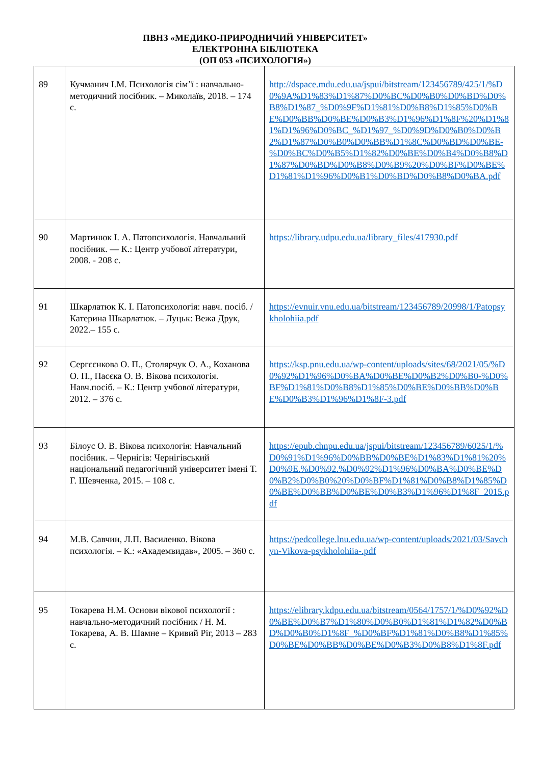ПВНЗ «МЕДИКО-ПРИРОДНИЧИЙ УНІВЕРСИТЕТ»
ЕЛЕКТРОННА БІБЛІОТЕКА
(ОП 053 «ПСИХОЛОГІЯ»)
| 89 | Кучманич І.М. Психологія сім’ї : навчально-методичний посібник. – Миколаїв, 2018. – 174 с. | http://dspace.mdu.edu.ua/jspui/bitstream/123456789/425/1/%D0%9A%D1%83%D1%87%D0%BC%D0%B0%D0%BD%D0%B8%D1%87_%D0%9F%D1%81%D0%B8%D1%85%D0%BE%D0%BB%D0%BE%D0%B3%D1%96%D1%8F%20%D1%81%D1%96%D0%BC_%D1%97_%D0%9D%D0%B0%D0%B2%D1%87%D0%B0%D0%BB%D1%8C%D0%BD%D0%BE-%D0%BC%D0%B5%D1%82%D0%BE%D0%B4%D0%B8%D1%87%D0%BD%D0%B8%D0%B9%20%D0%BF%D0%BE%D1%81%D1%96%D0%B1%D0%BD%D0%B8%D0%BA.pdf |
| 90 | Мартинюк І. А. Патопсихологія. Навчальний посібник. — К.: Центр учбової літератури, 2008. - 208 с. | https://library.udpu.edu.ua/library_files/417930.pdf |
| 91 | Шкарлатюк К. І. Патопсихологія: навч. посіб. / Катерина Шкарлатюк. – Луцьк: Вежа Друк, 2022.– 155 с. | https://evnuir.vnu.edu.ua/bitstream/123456789/20998/1/Patopsykholohiia.pdf |
| 92 | Сергєєнкова О. П., Столярчук О. А., Коханова О. П., Пасєка О. В. Вікова психологія. Навч.посіб. – К.: Центр учбової літератури, 2012. – 376 с. | https://ksp.pnu.edu.ua/wp-content/uploads/sites/68/2021/05/%D0%92%D1%96%D0%BA%D0%BE%D0%B2%D0%B0-%D0%BF%D1%81%D0%B8%D1%85%D0%BE%D0%BB%D0%BE%D0%B3%D1%96%D1%8F-3.pdf |
| 93 | Білоус О. В. Вікова психологія: Навчальний посібник. – Чернігів: Чернігівський національний педагогічний університет імені Т. Г. Шевченка, 2015. – 108 с. | https://epub.chnpu.edu.ua/jspui/bitstream/123456789/6025/1/%D0%91%D1%96%D0%BB%D0%BE%D1%83%D1%81%20%D0%9E.%D0%92.%D0%92%D1%96%D0%BA%D0%BE%D0%B2%D0%B0%20%D0%BF%D1%81%D0%B8%D1%85%D0%BE%D0%BB%D0%BE%D0%B3%D1%96%D1%8F_2015.pdf |
| 94 | М.В. Савчин, Л.П. Василенко. Вікова психологія. – К.: «Академвидав», 2005. – 360 с. | https://pedcollege.lnu.edu.ua/wp-content/uploads/2021/03/Savchyn-Vikova-psykholohiia-.pdf |
| 95 | Токарева Н.М. Основи вікової психології : навчально-методичний посібник / Н. М. Токарева, А. В. Шамне – Кривий Ріг, 2013 – 283 с. | https://elibrary.kdpu.edu.ua/bitstream/0564/1757/1/%D0%92%D0%BE%D0%B7%D1%80%D0%B0%D1%81%D1%82%D0%BD%D0%B0%D1%8F_%D0%BF%D1%81%D0%B8%D1%85%D0%BE%D0%BB%D0%BE%D0%B3%D0%B8%D1%8F.pdf |